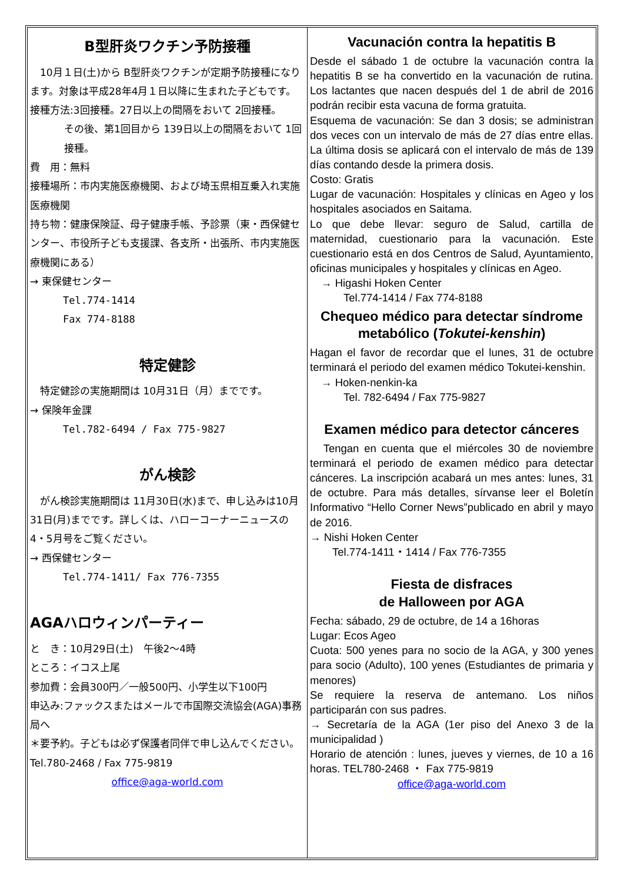B型肝炎ワクチン予防接種
　10月１日(土)から B型肝炎ワクチンが定期予防接種になります。対象は平成28年4月１日以降に生まれた子どもです。
接種方法:3回接種。27日以上の間隔をおいて 2回接種。
その後、第1回目から 139日以上の間隔をおいて 1回接種。
費　用：無料
接種場所：市内実施医療機関、および埼玉県相互乗入れ実施医療機関
持ち物：健康保険証、母子健康手帳、予診票（東・西保健センター、市役所子ども支援課、各支所・出張所、市内実施医療機関にある）
→ 東保健センター
Tel.774-1414
Fax 774-8188
特定健診
　特定健診の実施期間は 10月31日（月）までです。
→ 保険年金課
Tel.782-6494 / Fax 775-9827
がん検診
　がん検診実施期間は 11月30日(水)まで、申し込みは10月31日(月)までです。詳しくは、ハローコーナーニュースの 4・5月号をご覧ください。
→ 西保健センター
Tel.774-1411/ Fax 776-7355
AGAハロウィンパーティー
と　き：10月29日(土)　午後2～4時
ところ：イコス上尾
参加費：会員300円／一般500円、小学生以下100円
申込み:ファックスまたはメールで市国際交流協会(AGA)事務局へ
＊要予約。子どもは必ず保護者同伴で申し込んでください。Tel.780-2468 / Fax 775-9819
office@aga-world.com
Vacunación contra la hepatitis B
Desde el sábado 1 de octubre la vacunación contra la hepatitis B se ha convertido en la vacunación de rutina. Los lactantes que nacen después del 1 de abril de 2016 podrán recibir esta vacuna de forma gratuita.
Esquema de vacunación: Se dan 3 dosis; se administran dos veces con un intervalo de más de 27 días entre ellas. La última dosis se aplicará con el intervalo de más de 139 días contando desde la primera dosis.
Costo: Gratis
Lugar de vacunación: Hospitales y clínicas en Ageo y los hospitales asociados en Saitama.
Lo que debe llevar: seguro de Salud, cartilla de maternidad, cuestionario para la vacunación. Este cuestionario está en dos Centros de Salud, Ayuntamiento, oficinas municipales y hospitales y clínicas en Ageo.
　→ Higashi Hoken Center
　　　Tel.774-1414 / Fax 774-8188
Chequeo médico para detectar síndrome metabólico (Tokutei-kenshin)
Hagan el favor de recordar que el lunes, 31 de octubre terminará el periodo del examen médico Tokutei-kenshin.
　→ Hoken-nenkin-ka
　　　Tel. 782-6494 / Fax 775-9827
Examen médico para detector cánceres
　Tengan en cuenta que el miércoles 30 de noviembre terminará el periodo de examen médico para detectar cánceres. La inscripción acabará un mes antes: lunes, 31 de octubre. Para más detalles, sírvanse leer el Boletín Informativo “Hello Corner News”publicado en abril y mayo de 2016.
→ Nishi Hoken Center
　　Tel.774-1411・1414 / Fax 776-7355
Fiesta de disfraces
de Halloween por AGA
Fecha: sábado, 29 de octubre, de 14 a 16horas
Lugar: Ecos Ageo
Cuota: 500 yenes para no socio de la AGA, y 300 yenes para socio (Adulto), 100 yenes (Estudiantes de primaria y menores)
Se requiere la reserva de antemano. Los niños participarán con sus padres.
→ Secretaría de la AGA (1er piso del Anexo 3 de la municipalidad )
Horario de atención : lunes, jueves y viernes, de 10 a 16 horas. TEL780-2468 ・ Fax 775-9819
office@aga-world.com